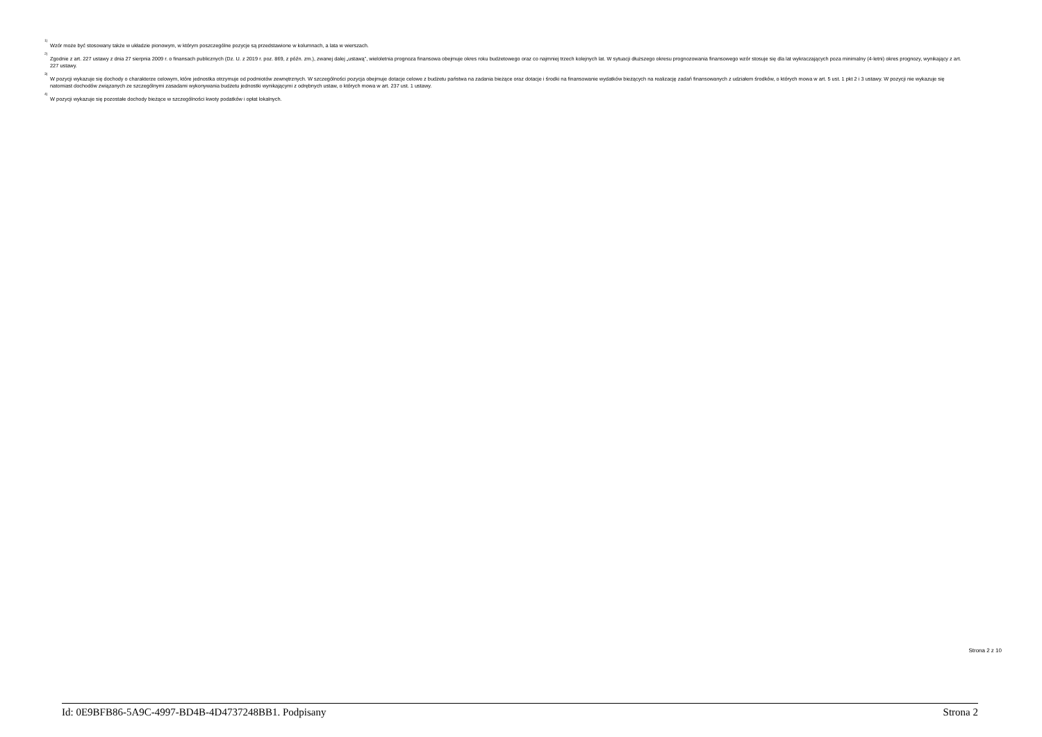<sup>1)</sup>
Wzór może być stosowany także w układzie pionowym, w którym poszczególne pozycje są przedstawione w kolumnach, a lata w wierszach.
<sup>2)</sup>
Zgodnie z art. 227 ustawy z dnia 27 sierpnia 2009 r. o finansach publicznych (Dz. U. z 2019 r. poz. 869, z późn. zm.), zwanej dalej „ustawą”, wieloletnia prognoza finansowa obejmuje okres roku budżetowego oraz co najmniej trzech kolejnych lat. W sytuacji dłuższego okresu prognozowania finansowego wzór stosuje się dla lat wykraczających poza minimalny (4-letni) okres prognozy, wynikający z art. 227 ustawy.
<sup>3)</sup>
W pozycji wykazuje się dochody o charakterze celowym, które jednostka otrzymuje od podmiotów zewnętrznych. W szczególności pozycja obejmuje dotacje celowe z budżetu państwa na zadania bieżące oraz dotacje i środki na finansowanie wydatków bieżących na realizację zadań finansowanych z udziałem środków, o których mowa w art. 5 ust. 1 pkt 2 i 3 ustawy. W pozycji nie wykazuje się natomiast dochodów związanych ze szczególnymi zasadami wykonywania budżetu jednostki wynikającymi z odrębnych ustaw, o których mowa w art. 237 ust. 1 ustawy.
<sup>4)</sup>
W pozycji wykazuje się pozostałe dochody bieżące w szczególności kwoty podatków i opłat lokalnych.
Strona 2 z 10
Id: 0E9BFB86-5A9C-4997-BD4B-4D4737248BB1. Podpisany Strona 2